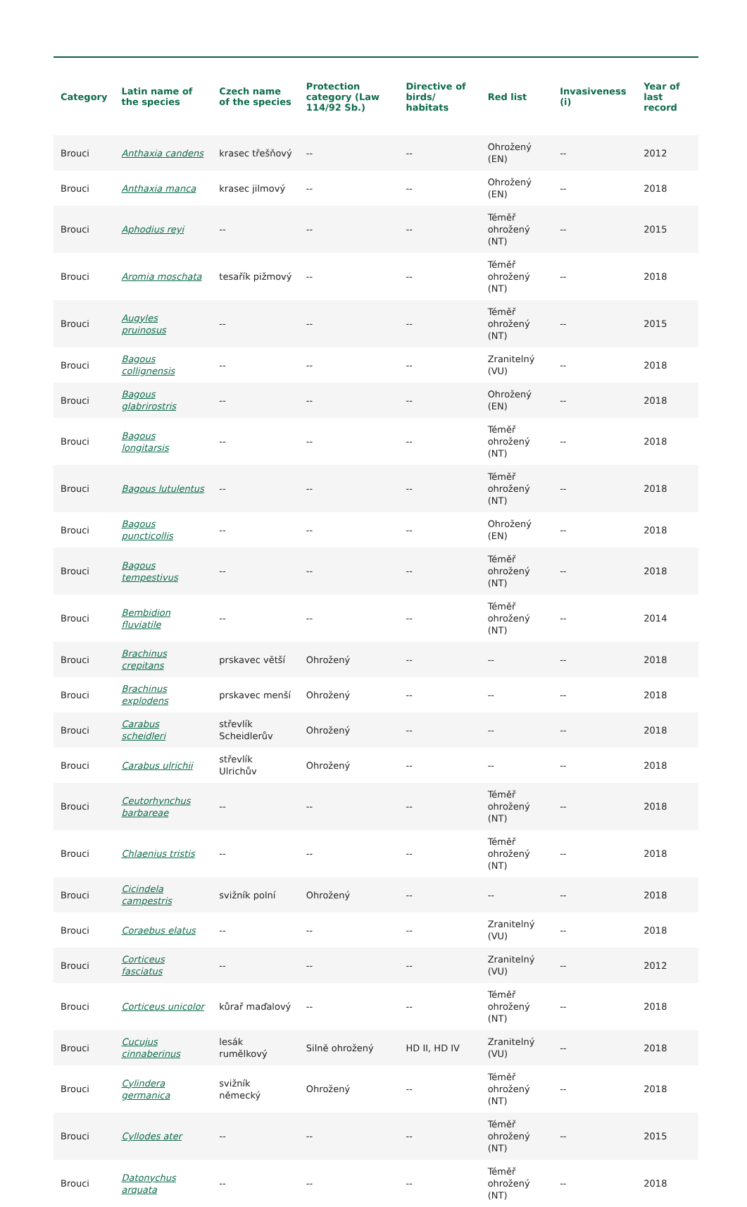| Category | Latin name of the species | Czech name of the species | Protection category (Law 114/92 Sb.) | Directive of birds/ habitats | Red list | Invasiveness (i) | Year of last record |
| --- | --- | --- | --- | --- | --- | --- | --- |
| Brouci | Anthaxia candens | krasec třešňový | -- | -- | Ohrožený (EN) | -- | 2012 |
| Brouci | Anthaxia manca | krasec jilmový | -- | -- | Ohrožený (EN) | -- | 2018 |
| Brouci | Aphodius reyi | -- | -- | -- | Téměř ohrožený (NT) | -- | 2015 |
| Brouci | Aromia moschata | tesařík pižmový | -- | -- | Téměř ohrožený (NT) | -- | 2018 |
| Brouci | Augyles pruinosus | -- | -- | -- | Téměř ohrožený (NT) | -- | 2015 |
| Brouci | Bagous collignensis | -- | -- | -- | Zranitelný (VU) | -- | 2018 |
| Brouci | Bagous glabrirostris | -- | -- | -- | Ohrožený (EN) | -- | 2018 |
| Brouci | Bagous longitarsis | -- | -- | -- | Téměř ohrožený (NT) | -- | 2018 |
| Brouci | Bagous lutulentus | -- | -- | -- | Téměř ohrožený (NT) | -- | 2018 |
| Brouci | Bagous puncticollis | -- | -- | -- | Ohrožený (EN) | -- | 2018 |
| Brouci | Bagous tempestivus | -- | -- | -- | Téměř ohrožený (NT) | -- | 2018 |
| Brouci | Bembidion fluviatile | -- | -- | -- | Téměř ohrožený (NT) | -- | 2014 |
| Brouci | Brachinus crepitans | prskavec větší | Ohrožený | -- | -- | -- | 2018 |
| Brouci | Brachinus explodens | prskavec menší | Ohrožený | -- | -- | -- | 2018 |
| Brouci | Carabus scheidleri | střevlík Scheidlerův | Ohrožený | -- | -- | -- | 2018 |
| Brouci | Carabus ulrichii | střevlík Ulrichův | Ohrožený | -- | -- | -- | 2018 |
| Brouci | Ceutorhynchus barbareae | -- | -- | -- | Téměř ohrožený (NT) | -- | 2018 |
| Brouci | Chlaenius tristis | -- | -- | -- | Téměř ohrožený (NT) | -- | 2018 |
| Brouci | Cicindela campestris | svižník polní | Ohrožený | -- | -- | -- | 2018 |
| Brouci | Coraebus elatus | -- | -- | -- | Zranitelný (VU) | -- | 2018 |
| Brouci | Corticeus fasciatus | -- | -- | -- | Zranitelný (VU) | -- | 2012 |
| Brouci | Corticeus unicolor | kůrař maďalový | -- | -- | Téměř ohrožený (NT) | -- | 2018 |
| Brouci | Cucujus cinnaberinus | lesák rumělkový | Silně ohrožený | HD II, HD IV | Zranitelný (VU) | -- | 2018 |
| Brouci | Cylindera germanica | svižník německý | Ohrožený | -- | Téměř ohrožený (NT) | -- | 2018 |
| Brouci | Cyllodes ater | -- | -- | -- | Téměř ohrožený (NT) | -- | 2015 |
| Brouci | Datonychus arquata | -- | -- | -- | Téměř ohrožený (NT) | -- | 2018 |